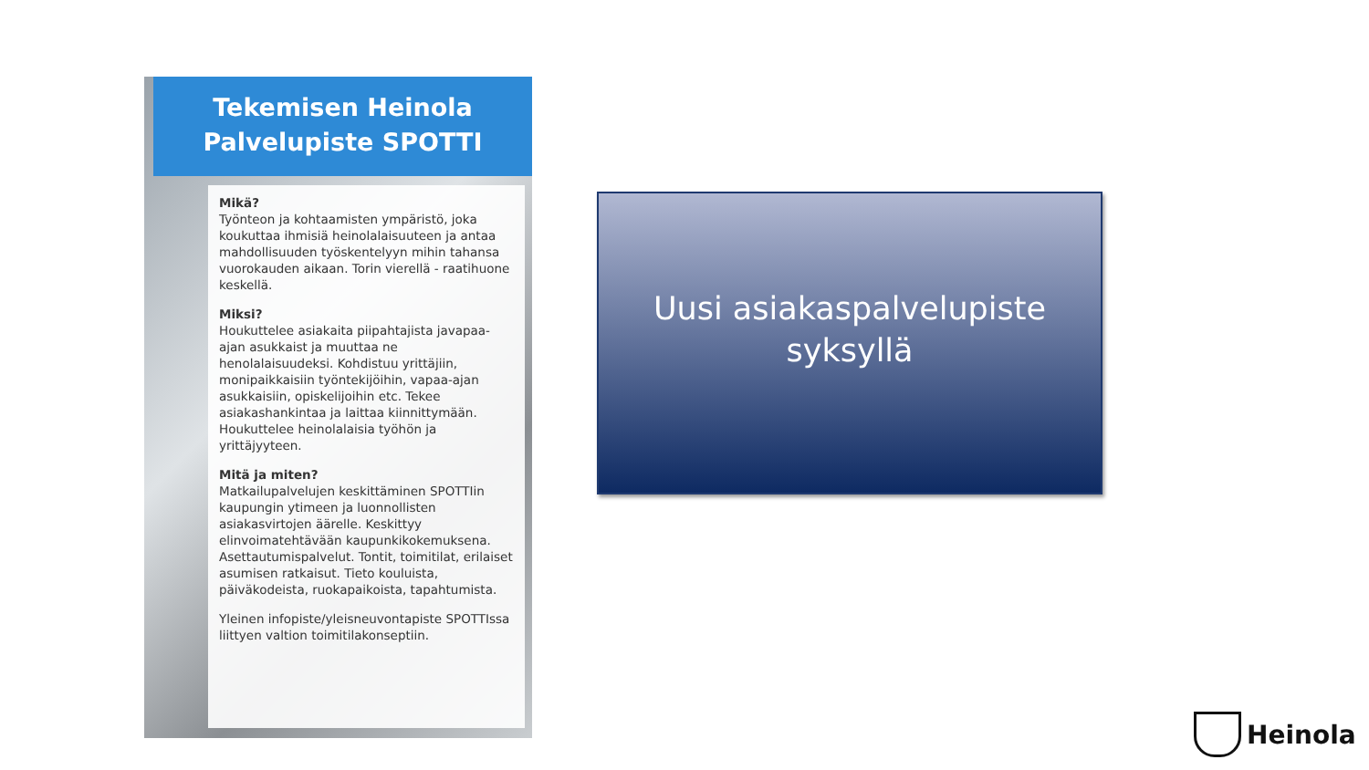Tekemisen Heinola
Palvelupiste SPOTTI
Mikä?
Työnteon ja kohtaamisten ympäristö, joka koukuttaa ihmisiä heinolalaisuuteen ja antaa mahdollisuuden työskentelyyn mihin tahansa vuorokauden aikaan. Torin vierellä - raatihuone keskellä.
Miksi?
Houkuttelee asiakaita piipahtajista javapaa-ajan asukkaist ja muuttaa ne henolalaisuudeksi. Kohdistuu yrittäjiin, monipaikkaisiin työntekijöihin, vapaa-ajan asukkaisiin, opiskelijoihin etc. Tekee asiakashankintaa ja laittaa kiinnittymään. Houkuttelee heinolalaisia työhön ja yrittäjyyteen.
Mitä ja miten?
Matkailupalvelujen keskittäminen SPOTTIin kaupungin ytimeen ja luonnollisten asiakasvirtojen äärelle. Keskittyy elinvoimatehtävään kaupunkikokemuksena. Asettautumispalvelut. Tontit, toimitilat, erilaiset asumisen ratkaisut. Tieto kouluista, päiväkodeista, ruokapaikoista, tapahtumista.
Yleinen infopiste/yleisneuvontapiste SPOTTIssa liittyen valtion toimitilakonseptiin.
Uusi asiakaspalvelupiste
syksyllä
Heinola